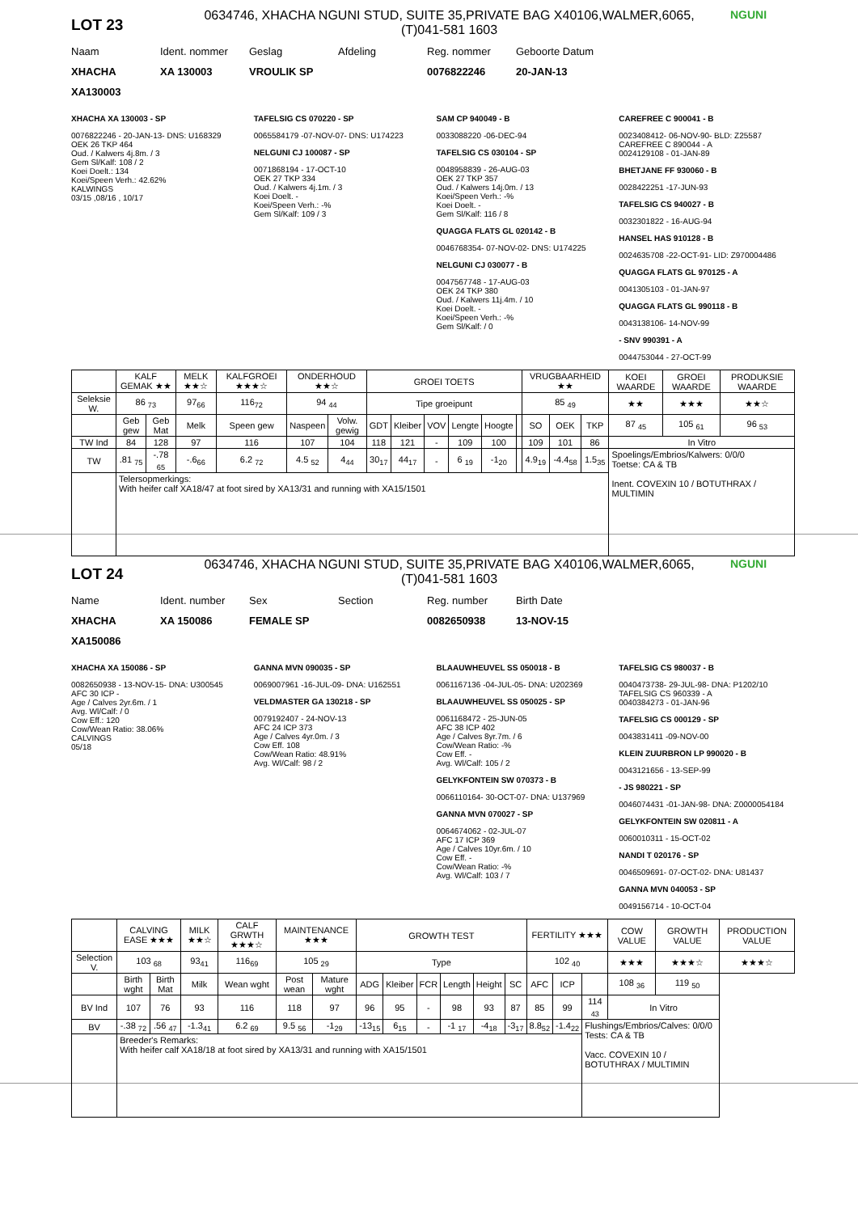LOT 23
0634746, XHACHA NGUNI STUD, SUITE 35,PRIVATE BAG X40106,WALMER,6065,
(T)041-581 1603
NGUNI
Naam Ident. nommer Geslag Afdeling Reg. nommer Geboorte Datum
XHACHA XA 130003 VROULIK SP 0076822246 20-JAN-13
XA130003
XHACHA XA 130003 - SP
0076822246 - 20-JAN-13- DNS: U168329
OEK 26 TKP 464
Oud. / Kalwers 4j.8m. / 3
Gem Sl/Kalf: 108 / 2
Koei Doelt.: 134
Koei/Speen Verh.: 42.62%
KALWINGS
03/15 ,08/16 , 10/17
TAFELSIG CS 070220 - SP
0065584179 -07-NOV-07- DNS: U174223
NELGUNI CJ 100087 - SP
0071868194 - 17-OCT-10
OEK 27 TKP 334
Oud. / Kalwers 4j.1m. / 3
Koei Doelt. -
Koei/Speen Verh.: -%
Gem Sl/Kalf: 109 / 3
SAM CP 940049 - B
0033088220 -06-DEC-94
TAFELSIG CS 030104 - SP
0048958839 - 26-AUG-03
OEK 27 TKP 357
Oud. / Kalwers 14j.0m. / 13
Koei/Speen Verh.: -%
Koei Doelt. -
Gem Sl/Kalf: 116 / 8
QUAGGA FLATS GL 020142 - B
0046768354- 07-NOV-02- DNS: U174225
NELGUNI CJ 030077 - B
0047567748 - 17-AUG-03
OEK 24 TKP 380
Oud. / Kalwers 11j.4m. / 10
Koei Doelt. -
Koei/Speen Verh.: -%
Gem Sl/Kalf: / 0
CAREFREE C 900041 - B
0023408412- 06-NOV-90- BLD: Z25587
CAREFREE C 890044 - A
0024129108 - 01-JAN-89
BHETJANE FF 930060 - B
0028422251 -17-JUN-93
TAFELSIG CS 940027 - B
0032301822 - 16-AUG-94
HANSEL HAS 910128 - B
0024635708 -22-OCT-91- LID: Z970004486
QUAGGA FLATS GL 970125 - A
0041305103 - 01-JAN-97
QUAGGA FLATS GL 990118 - B
0043138106- 14-NOV-99
- SNV 990391 - A
0044753044 - 27-OCT-99
| | KALF GEMAK ★★ | | MELK ★★☆ | KALFGROEI ★★★☆ | ONDERHOUD ★★☆ | | GROEI TOETS | | | | | | VRUGBAARHEID ★★ | | | KOEI WAARDE | GROEI WAARDE | PRODUKSIE WAARDE |
| --- | --- | --- | --- | --- | --- | --- | --- | --- | --- | --- | --- | --- | --- | --- | --- | --- | --- | --- |
| Seleksie W. | 86 <sub>73</sub> | | 97<sub>66</sub> | 116<sub>72</sub> | 94 <sub>44</sub> | | Tipe groeipunt | | | | | | 85 <sub>49</sub> | | | ★★ | ★★★ | ★★☆ |
| | Geb gew | Geb Mat | Melk | Speen gew | Naspeen | Volw. gewig | GDT | Kleiber | VOV | Lengte | Hoogte | | SO | OEK | TKP | 87 <sub>45</sub> | 105 <sub>61</sub> | 96 <sub>53</sub> |
| TW Ind | 84 | 128 | 97 | 116 | 107 | 104 | 118 | 121 | - | 109 | 100 | | 109 | 101 | 86 | In Vitro | | |
| TW | .81 <sub>75</sub> | -.78 <sub>65</sub> | -.6<sub>66</sub> | 6.2 <sub>72</sub> | 4.5 <sub>52</sub> | 4<sub>44</sub> | 30<sub>17</sub> | 44<sub>17</sub> | - | 6 <sub>19</sub> | -1<sub>20</sub> | | 4.9<sub>19</sub> | -4.4<sub>58</sub> | 1.5<sub>35</sub> | Spoelings/Embrios/Kalwers: 0/0/0 Toetse: CA & TB Inent. COVEXIN 10 / BOTUTHRAX / MULTIMIN | | |
| | Telersopmerkings: With heifer calf XA18/47 at foot sired by XA13/31 and running with XA15/1501 | | | | | | | | | | | | | | | | | |
LOT 24
0634746, XHACHA NGUNI STUD, SUITE 35,PRIVATE BAG X40106,WALMER,6065,
(T)041-581 1603
NGUNI
Name Ident. number Sex Section Reg. number Birth Date
XHACHA XA 150086 FEMALE SP 0082650938 13-NOV-15
XA150086
XHACHA XA 150086 - SP
0082650938 - 13-NOV-15- DNA: U300545
AFC 30 ICP -
Age / Calves 2yr.6m. / 1
Avg. Wl/Calf: / 0
Cow Eff.: 120
Cow/Wean Ratio: 38.06%
CALVINGS
05/18
GANNA MVN 090035 - SP
0069007961 -16-JUL-09- DNA: U162551
VELDMASTER GA 130218 - SP
0079192407 - 24-NOV-13
AFC 24 ICP 373
Age / Calves 4yr.0m. / 3
Cow Eff. 108
Cow/Wean Ratio: 48.91%
Avg. Wl/Calf: 98 / 2
BLAAUWHEUVEL SS 050018 - B
0061167136 -04-JUL-05- DNA: U202369
BLAAUWHEUVEL SS 050025 - SP
0061168472 - 25-JUN-05
AFC 38 ICP 402
Age / Calves 8yr.7m. / 6
Cow/Wean Ratio: -%
Cow Eff. -
Avg. Wl/Calf: 105 / 2
GELYKFONTEIN SW 070373 - B
0066110164- 30-OCT-07- DNA: U137969
GANNA MVN 070027 - SP
0064674062 - 02-JUL-07
AFC 17 ICP 369
Age / Calves 10yr.6m. / 10
Cow Eff. -
Cow/Wean Ratio: -%
Avg. Wl/Calf: 103 / 7
TAFELSIG CS 980037 - B
0040473738- 29-JUL-98- DNA: P1202/10
TAFELSIG CS 960339 - A
0040384273 - 01-JAN-96
TAFELSIG CS 000129 - SP
0043831411 -09-NOV-00
KLEIN ZUURBRON LP 990020 - B
0043121656 - 13-SEP-99
- JS 980221 - SP
0046074431 -01-JAN-98- DNA: Z0000054184
GELYKFONTEIN SW 020811 - A
0060010311 - 15-OCT-02
NANDI T 020176 - SP
0046509691- 07-OCT-02- DNA: U81437
GANNA MVN 040053 - SP
0049156714 - 10-OCT-04
| | CALVING EASE ★★★ | | MILK ★★☆ | CALF GRWTH ★★★☆ | MAINTENANCE ★★★ | | GROWTH TEST | | | | | | FERTILITY ★★★ | | | COW VALUE | GROWTH VALUE | PRODUCTION VALUE |
| --- | --- | --- | --- | --- | --- | --- | --- | --- | --- | --- | --- | --- | --- | --- | --- | --- | --- | --- |
| Selection V. | 103 <sub>68</sub> | | 93<sub>41</sub> | 116<sub>69</sub> | 105 <sub>29</sub> | | Type | | | | | | 102 <sub>40</sub> | | | ★★★ | ★★★☆ | ★★★☆ |
| | Birth wght | Birth Mat | Milk | Wean wght | Post wean | Mature wght | ADG | Kleiber | FCR | Length | Height | SC | AFC | ICP | | 108 <sub>36</sub> | 119 <sub>50</sub> | |
| BV Ind | 107 | 76 | 93 | 116 | 118 | 97 | 96 | 95 | - | 98 | 93 | 87 | 85 | 99 | 114 <sub>43</sub> | In Vitro | | |
| BV | -.38 <sub>72</sub> | .56 <sub>47</sub> | -1.3<sub>41</sub> | 6.2 <sub>69</sub> | 9.5 <sub>56</sub> | -1<sub>29</sub> | -13<sub>15</sub> | 6<sub>15</sub> | - | -1 <sub>17</sub> | -4<sub>18</sub> | -3<sub>17</sub> | 8.8<sub>52</sub> | -1.4<sub>22</sub> | Flushings/Embrios/Calves: 0/0/0 Tests: CA & TB Vacc. COVEXIN 10 / BOTUTHRAX / MULTIMIN | | | |
| | Breeder's Remarks: With heifer calf XA18/18 at foot sired by XA13/31 and running with XA15/1501 | | | | | | | | | | | | | | | | | |